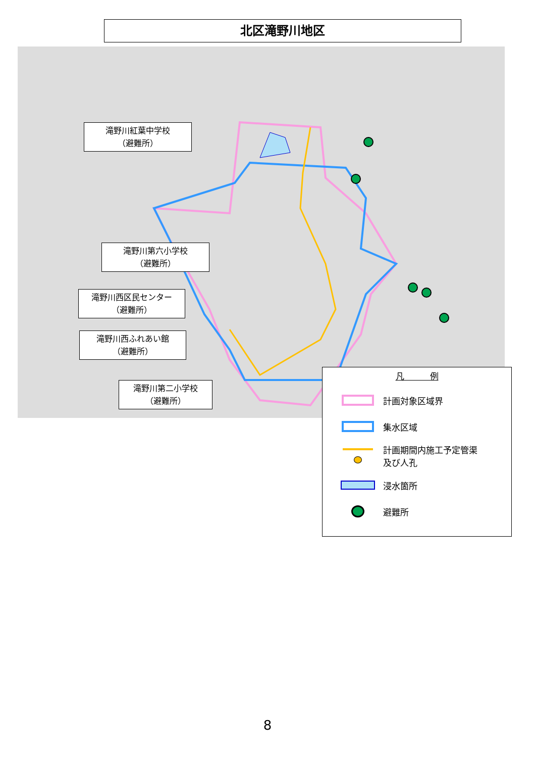北区滝野川地区
滝野川紅葉中学校
（避難所）
滝野川第六小学校
（避難所）
滝野川西区民センター
（避難所）
滝野川西ふれあい館
（避難所）
滝野川第二小学校
（避難所）
凡　　　例
計画対象区域界
集水区域
計画期間内施工予定管渠
及び人孔
浸水箇所
避難所
8